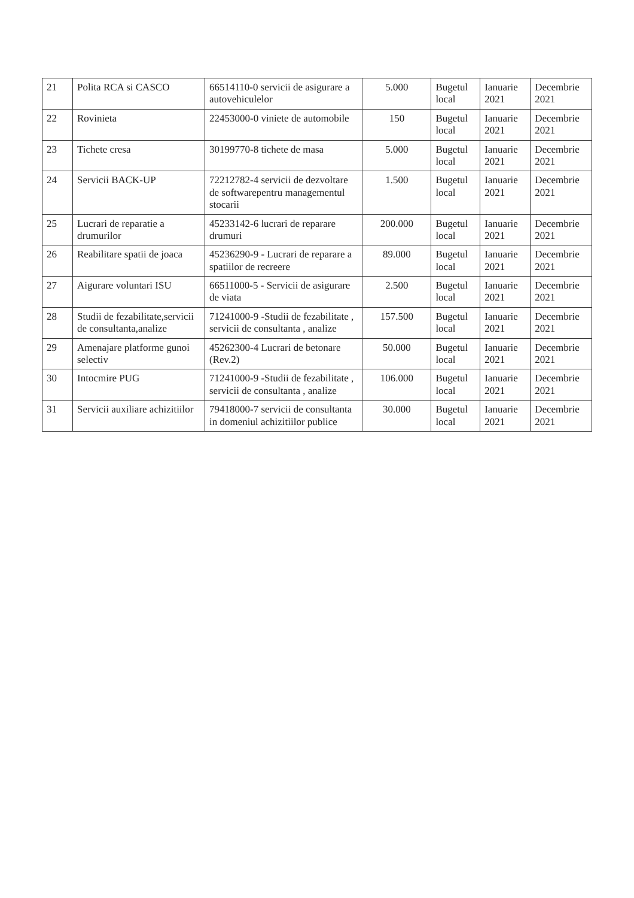| 21 | Polita RCA si CASCO | 66514110-0 servicii de asigurare a autovehiculelor | 5.000 | Bugetul local | Ianuarie 2021 | Decembrie 2021 |
| 22 | Rovinieta | 22453000-0 viniete de automobile | 150 | Bugetul local | Ianuarie 2021 | Decembrie 2021 |
| 23 | Tichete cresa | 30199770-8 tichete de masa | 5.000 | Bugetul local | Ianuarie 2021 | Decembrie 2021 |
| 24 | Servicii BACK-UP | 72212782-4 servicii de dezvoltare de softwarepentru managementul stocarii | 1.500 | Bugetul local | Ianuarie 2021 | Decembrie 2021 |
| 25 | Lucrari de reparatie a drumurilor | 45233142-6 lucrari de reparare drumuri | 200.000 | Bugetul local | Ianuarie 2021 | Decembrie 2021 |
| 26 | Reabilitare spatii de joaca | 45236290-9 - Lucrari de reparare a spatiilor de recreere | 89.000 | Bugetul local | Ianuarie 2021 | Decembrie 2021 |
| 27 | Aigurare voluntari ISU | 66511000-5 - Servicii de asigurare de viata | 2.500 | Bugetul local | Ianuarie 2021 | Decembrie 2021 |
| 28 | Studii de fezabilitate,servicii de consultanta,analize | 71241000-9 -Studii de fezabilitate , servicii de consultanta , analize | 157.500 | Bugetul local | Ianuarie 2021 | Decembrie 2021 |
| 29 | Amenajare platforme gunoi selectiv | 45262300-4 Lucrari de betonare (Rev.2) | 50.000 | Bugetul local | Ianuarie 2021 | Decembrie 2021 |
| 30 | Intocmire PUG | 71241000-9 -Studii de fezabilitate , servicii de consultanta , analize | 106.000 | Bugetul local | Ianuarie 2021 | Decembrie 2021 |
| 31 | Servicii auxiliare achizitiilor | 79418000-7 servicii de consultanta in domeniul achizitiilor publice | 30.000 | Bugetul local | Ianuarie 2021 | Decembrie 2021 |